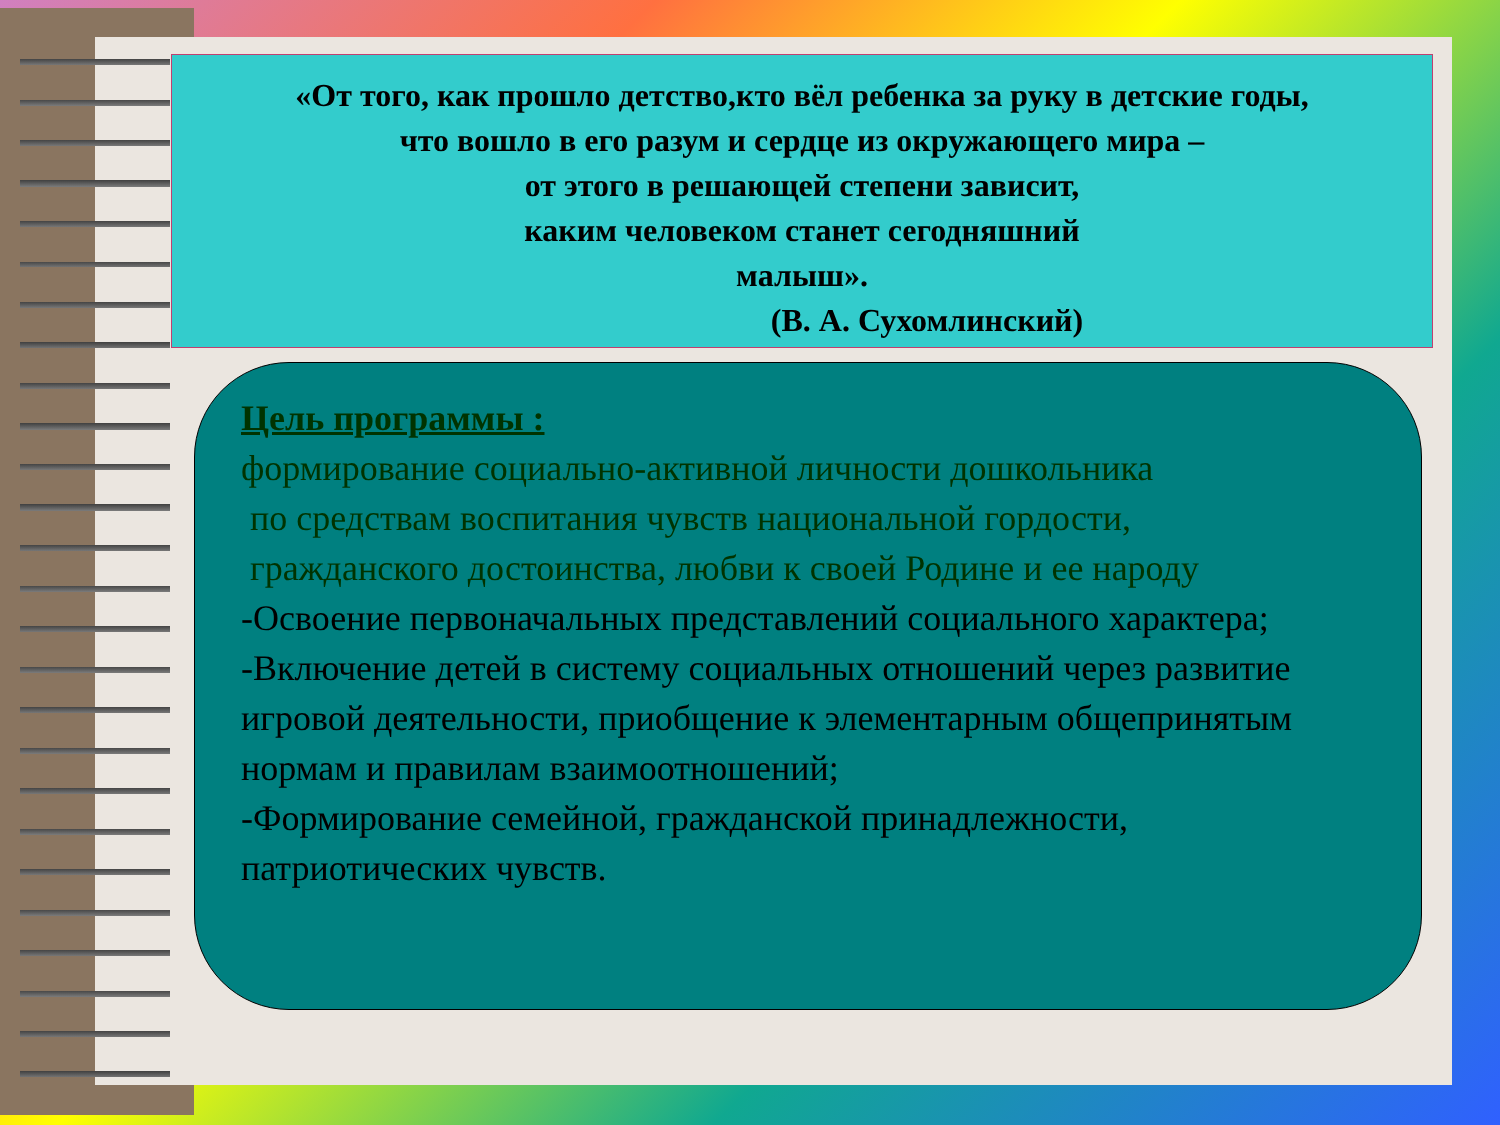«От того, как прошло детство,кто вёл ребенка за руку в детские годы,
что вошло в его разум и сердце из окружающего мира –
от этого в решающей степени зависит,
каким человеком станет сегодняшний
малыш».
(В. А. Сухомлинский)
Цель программы :
формирование социально-активной личности дошкольника
по средствам воспитания чувств национальной гордости,
гражданского достоинства, любви к своей Родине и ее народу
-Освоение первоначальных представлений социального характера;
-Включение детей в систему социальных отношений через развитие игровой деятельности, приобщение к элементарным общепринятым нормам и правилам взаимоотношений;
-Формирование семейной, гражданской принадлежности, патриотических чувств.